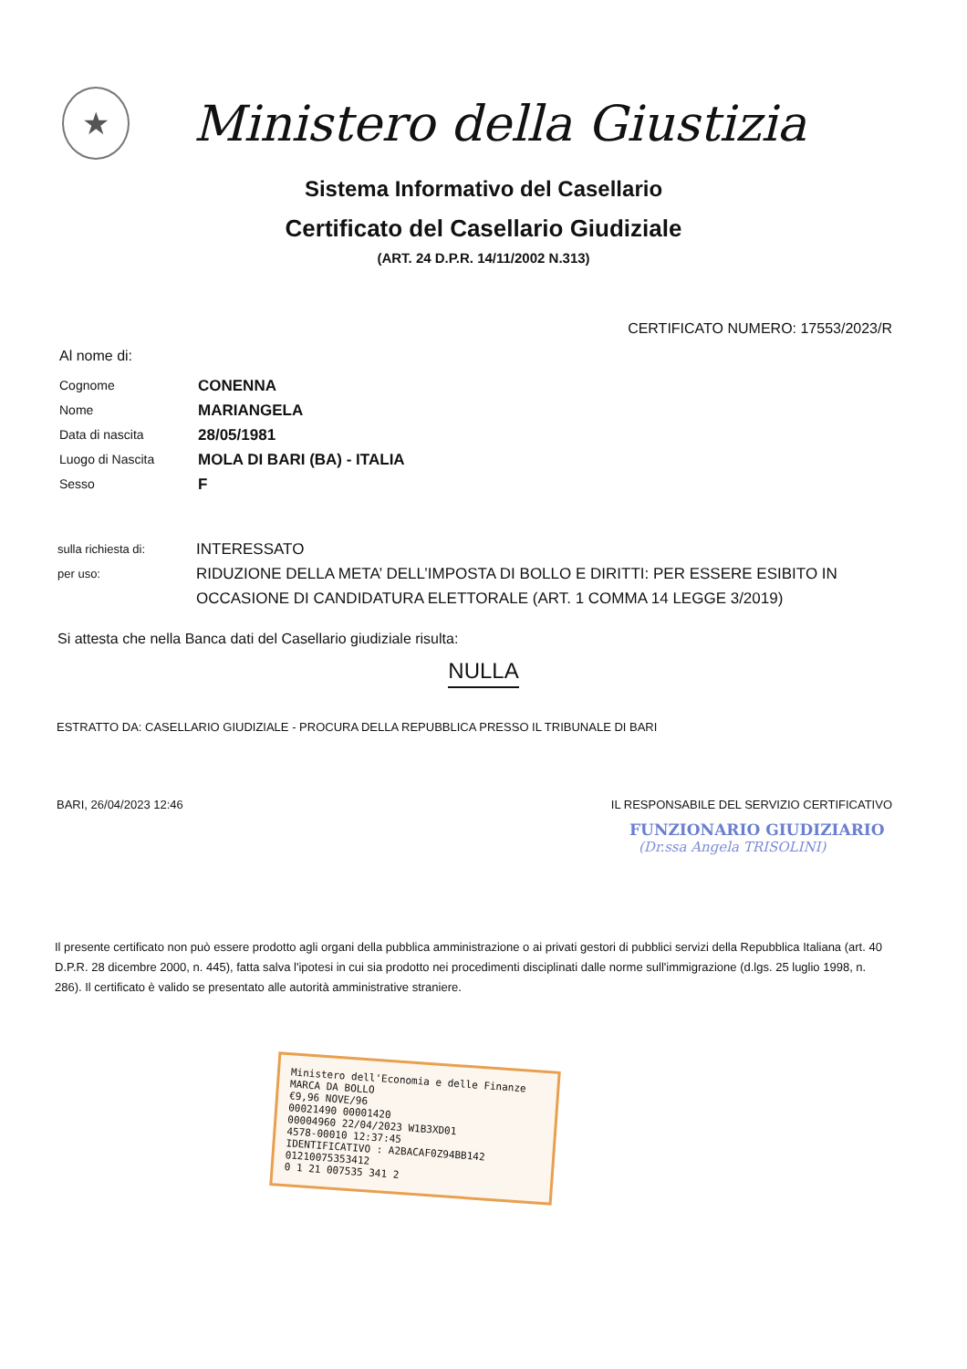★
Ministero della Giustizia
Sistema Informativo del Casellario
Certificato del Casellario Giudiziale
(ART. 24 D.P.R. 14/11/2002 N.313)
CERTIFICATO NUMERO: 17553/2023/R
Al nome di:
Cognome
CONENNA
Nome
MARIANGELA
Data di nascita
28/05/1981
Luogo di Nascita
MOLA DI BARI (BA) - ITALIA
Sesso
F
sulla richiesta di:
INTERESSATO
per uso:
RIDUZIONE DELLA META’ DELL’IMPOSTA DI BOLLO E DIRITTI: PER ESSERE ESIBITO IN OCCASIONE DI CANDIDATURA ELETTORALE (ART. 1 COMMA 14 LEGGE 3/2019)
Si attesta che nella Banca dati del Casellario giudiziale risulta:
NULLA
ESTRATTO DA: CASELLARIO GIUDIZIALE - PROCURA DELLA REPUBBLICA PRESSO IL TRIBUNALE DI BARI
BARI, 26/04/2023 12:46 IL RESPONSABILE DEL SERVIZIO CERTIFICATIVO
FUNZIONARIO GIUDIZIARIO
(Dr.ssa Angela TRISOLINI)
Il presente certificato non può essere prodotto agli organi della pubblica amministrazione o ai privati gestori di pubblici servizi della Repubblica Italiana (art. 40 D.P.R. 28 dicembre 2000, n. 445), fatta salva l'ipotesi in cui sia prodotto nei procedimenti disciplinati dalle norme sull'immigrazione (d.lgs. 25 luglio 1998, n. 286). Il certificato è valido se presentato alle autorità amministrative straniere.
Ministero dell'Economia e delle Finanze MARCA DA BOLLO
€9,96 NOVE/96
00021490 00001420
00004960 22/04/2023 W1B3XD01
4578-00010 12:37:45
IDENTIFICATIVO : A2BACAF0Z94BB142
01210075353412
0 1 21 007535 341 2